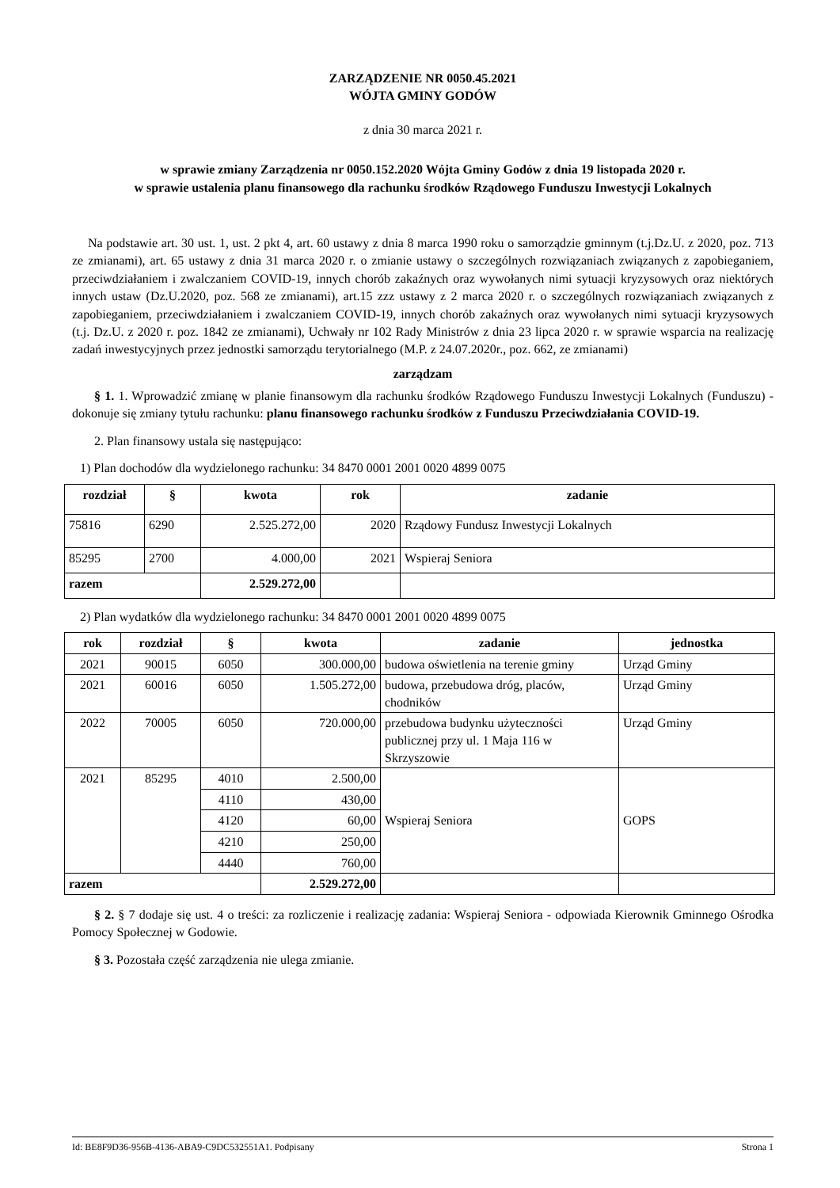ZARZĄDZENIE NR 0050.45.2021
WÓJTA GMINY GODÓW
z dnia 30 marca 2021 r.
w sprawie zmiany Zarządzenia nr 0050.152.2020 Wójta Gminy Godów z dnia 19 listopada 2020 r.
w sprawie ustalenia planu finansowego dla rachunku środków Rządowego Funduszu Inwestycji Lokalnych
Na podstawie art. 30 ust. 1, ust. 2 pkt 4, art. 60 ustawy z dnia 8 marca 1990 roku o samorządzie gminnym (t.j.Dz.U. z 2020, poz. 713 ze zmianami), art. 65 ustawy z dnia 31 marca 2020 r. o zmianie ustawy o szczególnych rozwiązaniach związanych z zapobieganiem, przeciwdziałaniem i zwalczaniem COVID-19, innych chorób zakaźnych oraz wywołanych nimi sytuacji kryzysowych oraz niektórych innych ustaw (Dz.U.2020, poz. 568 ze zmianami), art.15 zzz ustawy z 2 marca 2020 r. o szczególnych rozwiązaniach związanych z zapobieganiem, przeciwdziałaniem i zwalczaniem COVID-19, innych chorób zakaźnych oraz wywołanych nimi sytuacji kryzysowych (t.j. Dz.U. z 2020 r. poz. 1842 ze zmianami), Uchwały nr 102 Rady Ministrów z dnia 23 lipca 2020 r. w sprawie wsparcia na realizację zadań inwestycyjnych przez jednostki samorządu terytorialnego (M.P. z 24.07.2020r., poz. 662, ze zmianami)
zarządzam
§ 1. 1. Wprowadzić zmianę w planie finansowym dla rachunku środków Rządowego Funduszu Inwestycji Lokalnych (Funduszu) - dokonuje się zmiany tytułu rachunku: planu finansowego rachunku środków z Funduszu Przeciwdziałania COVID-19.
2. Plan finansowy ustala się następująco:
1) Plan dochodów dla wydzielonego rachunku: 34 8470 0001 2001 0020 4899 0075
| rozdział | § | kwota | rok | zadanie |
| --- | --- | --- | --- | --- |
| 75816 | 6290 | 2.525.272,00 | 2020 | Rządowy Fundusz Inwestycji Lokalnych |
| 85295 | 2700 | 4.000,00 | 2021 | Wspieraj Seniora |
| razem | | 2.529.272,00 | | |
2) Plan wydatków dla wydzielonego rachunku: 34 8470 0001 2001 0020 4899 0075
| rok | rozdział | § | kwota | zadanie | jednostka |
| --- | --- | --- | --- | --- | --- |
| 2021 | 90015 | 6050 | 300.000,00 | budowa oświetlenia na terenie gminy | Urząd Gminy |
| 2021 | 60016 | 6050 | 1.505.272,00 | budowa, przebudowa dróg, placów, chodników | Urząd Gminy |
| 2022 | 70005 | 6050 | 720.000,00 | przebudowa budynku użyteczności publicznej przy ul. 1 Maja 116 w Skrzyszowie | Urząd Gminy |
| 2021 | 85295 | 4010 | 2.500,00 | Wspieraj Seniora | GOPS |
| | | 4110 | 430,00 | | |
| | | 4120 | 60,00 | | |
| | | 4210 | 250,00 | | |
| | | 4440 | 760,00 | | |
| razem | | | 2.529.272,00 | | |
§ 2. § 7 dodaje się ust. 4 o treści: za rozliczenie i realizację zadania: Wspieraj Seniora - odpowiada Kierownik Gminnego Ośrodka Pomocy Społecznej w Godowie.
§ 3. Pozostała część zarządzenia nie ulega zmianie.
Id: BE8F9D36-956B-4136-ABA9-C9DC532551A1. Podpisany Strona 1